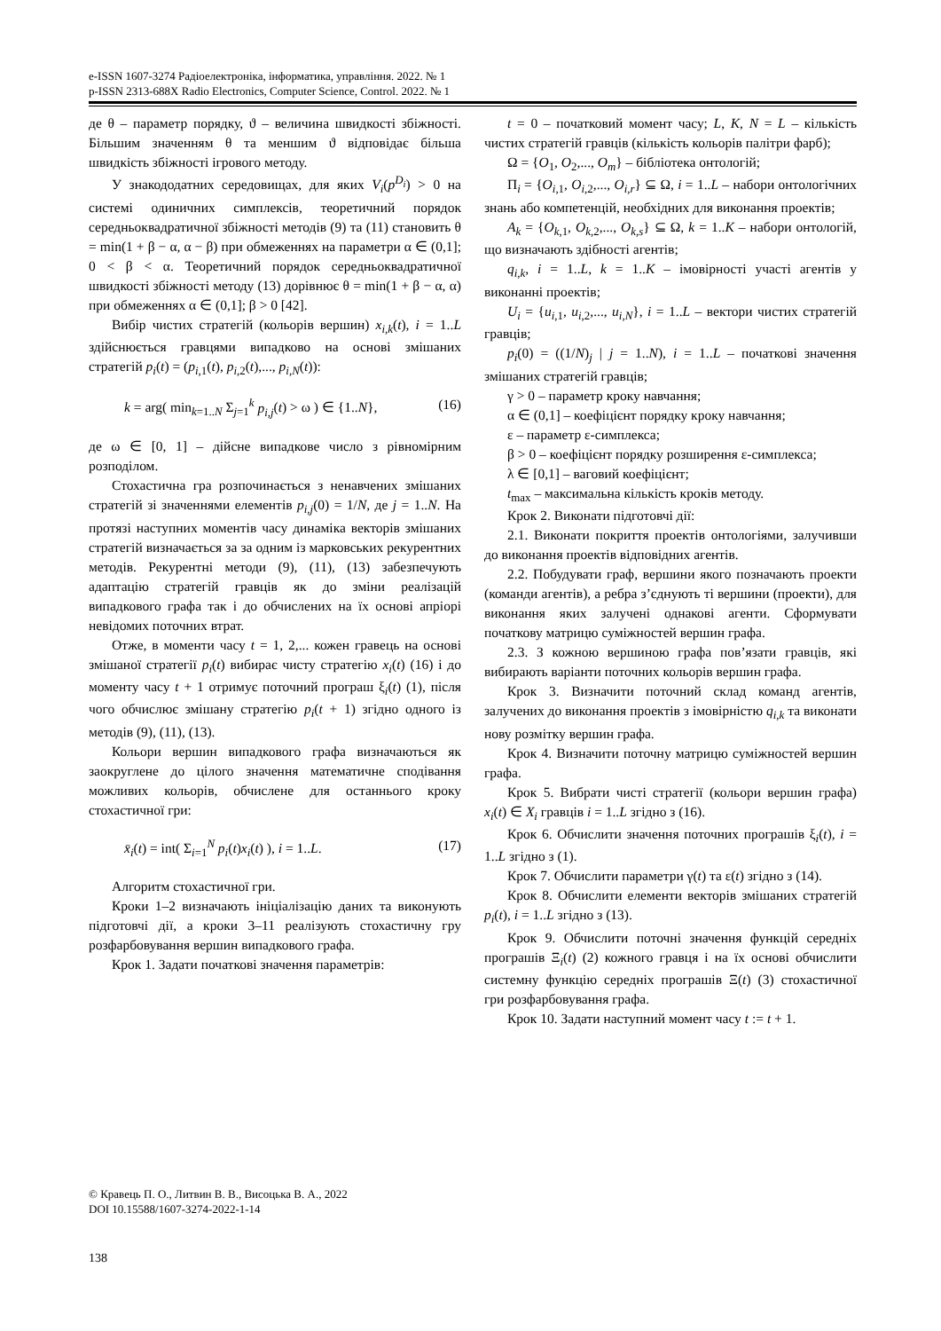e-ISSN 1607-3274 Радіоелектроніка, інформатика, управління. 2022. № 1
p-ISSN 2313-688X Radio Electronics, Computer Science, Control. 2022. № 1
де θ – параметр порядку, ϑ – величина швидкості збіжності. Більшим значенням θ та меншим ϑ відповідає більша швидкість збіжності ігрового методу.
У знакододатних середовищах, для яких V<sub>i</sub>(p<sup>D<sub>i</sub></sup>) > 0 на системі одиничних симплексів, теоретичний порядок середньоквадратичної збіжності методів (9) та (11) становить θ = min(1 + β − α, α − β) при обмеженнях на параметри α ∈ (0,1]; 0 < β < α. Теоретичний порядок середньоквадратичної швидкості збіжності методу (13) дорівнює θ = min(1 + β − α, α) при обмеженнях α ∈ (0,1]; β > 0 [42].
Вибір чистих стратегій (кольорів вершин) x<sub>i,k</sub>(t), i = 1..L здійснюється гравцями випадково на основі змішаних стратегій p<sub>i</sub>(t) = (p<sub>i,1</sub>(t), p<sub>i,2</sub>(t),..., p<sub>i,N</sub>(t)):
k = arg( min<sub>k=1..N</sub> Σ<sub>j=1</sub><sup>k</sup> p<sub>i,j</sub>(t) > ω ) ∈ {1..N}, (16)
де ω ∈ [0, 1] – дійсне випадкове число з рівномірним розподілом.
Стохастична гра розпочинається з ненавчених змішаних стратегій зі значеннями елементів p<sub>i,j</sub>(0) = 1/N, де j = 1..N. На протязі наступних моментів часу динаміка векторів змішаних стратегій визначається за за одним із марковських рекурентних методів. Рекурентні методи (9), (11), (13) забезпечують адаптацію стратегій гравців як до зміни реалізацій випадкового графа так і до обчислених на їх основі апріорі невідомих поточних втрат.
Отже, в моменти часу t = 1, 2,... кожен гравець на основі змішаної стратегії p<sub>i</sub>(t) вибирає чисту стратегію x<sub>i</sub>(t) (16) і до моменту часу t + 1 отримує поточний програш ξ<sub>i</sub>(t) (1), після чого обчислює змішану стратегію p<sub>i</sub>(t + 1) згідно одного із методів (9), (11), (13).
Кольори вершин випадкового графа визначаються як заокруглене до цілого значення математичне сподівання можливих кольорів, обчислене для останнього кроку стохастичної гри:
x̄<sub>i</sub>(t) = int( Σ<sub>i=1</sub><sup>N</sup> p<sub>i</sub>(t)x<sub>i</sub>(t) ), i = 1..L. (17)
Алгоритм стохастичної гри.
Кроки 1–2 визначають ініціалізацію даних та виконують підготовчі дії, а кроки 3–11 реалізують стохастичну гру розфарбовування вершин випадкового графа.
Крок 1. Задати початкові значення параметрів:
t = 0 – початковий момент часу; L, K, N = L – кількість чистих стратегій гравців (кількість кольорів палітри фарб);
Ω = {O<sub>1</sub>, O<sub>2</sub>,..., O<sub>m</sub>} – бібліотека онтологій;
Π<sub>i</sub> = {O<sub>i,1</sub>, O<sub>i,2</sub>,..., O<sub>i,r</sub>} ⊆ Ω, i = 1..L – набори онтологічних знань або компетенцій, необхідних для виконання проектів;
A<sub>k</sub> = {O<sub>k,1</sub>, O<sub>k,2</sub>,..., O<sub>k,s</sub>} ⊆ Ω, k = 1..K – набори онтологій, що визначають здібності агентів;
q<sub>i,k</sub>, i = 1..L, k = 1..K – імовірності участі агентів у виконанні проектів;
U<sub>i</sub> = {u<sub>i,1</sub>, u<sub>i,2</sub>,..., u<sub>i,N</sub>}, i = 1..L – вектори чистих стратегій гравців;
p<sub>i</sub>(0) = ((1/N)<sub>j</sub> | j = 1..N), i = 1..L – початкові значення змішаних стратегій гравців;
γ > 0 – параметр кроку навчання;
α ∈ (0,1] – коефіцієнт порядку кроку навчання;
ε – параметр ε-симплекса;
β > 0 – коефіцієнт порядку розширення ε-симплекса;
λ ∈ [0,1] – ваговий коефіцієнт;
t<sub>max</sub> – максимальна кількість кроків методу.
Крок 2. Виконати підготовчі дії:
2.1. Виконати покриття проектів онтологіями, залучивши до виконання проектів відповідних агентів.
2.2. Побудувати граф, вершини якого позначають проекти (команди агентів), а ребра з’єднують ті вершини (проекти), для виконання яких залучені однакові агенти. Сформувати початкову матрицю суміжностей вершин графа.
2.3. З кожною вершиною графа пов’язати гравців, які вибирають варіанти поточних кольорів вершин графа.
Крок 3. Визначити поточний склад команд агентів, залучених до виконання проектів з імовірністю q<sub>i,k</sub> та виконати нову розмітку вершин графа.
Крок 4. Визначити поточну матрицю суміжностей вершин графа.
Крок 5. Вибрати чисті стратегії (кольори вершин графа) x<sub>i</sub>(t) ∈ X<sub>i</sub> гравців i = 1..L згідно з (16).
Крок 6. Обчислити значення поточних програшів ξ<sub>i</sub>(t), i = 1..L згідно з (1).
Крок 7. Обчислити параметри γ(t) та ε(t) згідно з (14).
Крок 8. Обчислити елементи векторів змішаних стратегій p<sub>i</sub>(t), i = 1..L згідно з (13).
Крок 9. Обчислити поточні значення функцій середніх програшів Ξ<sub>i</sub>(t) (2) кожного гравця і на їх основі обчислити системну функцію середніх програшів Ξ(t) (3) стохастичної гри розфарбовування графа.
Крок 10. Задати наступний момент часу t := t + 1.
© Кравець П. О., Литвин В. В., Висоцька В. А., 2022
DOI 10.15588/1607-3274-2022-1-14
138